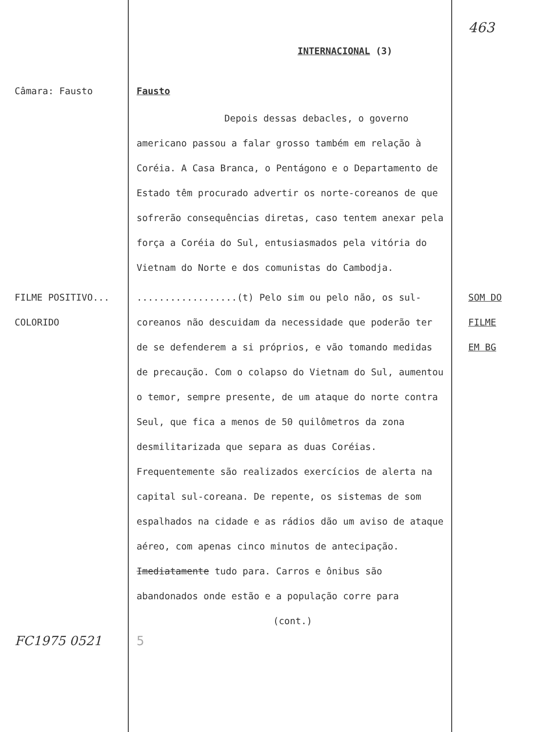463
INTERNACIONAL (3)
Câmara: Fausto Fausto
Depois dessas debacles, o governo
americano passou a falar grosso também em relação à Coréia. A Casa Branca, o Pentágono e o Departamento de Estado têm procurado advertir os norte-coreanos de que sofrerão consequências diretas, caso tentem anexar pela força a Coréia do Sul, entusiasmados pela vitória do Vietnam do Norte e dos comunistas do Cambodja.
FILME POSITIVO...
COLORIDO
..................(t) Pelo sim ou pelo não, os sul-coreanos não descuidam da necessidade que poderão ter de se defenderem a si próprios, e vão tomando medidas de precaução. Com o colapso do Vietnam do Sul, aumentou o temor, sempre presente, de um ataque do norte contra Seul, que fica a menos de 50 quilômetros da zona desmilitarizada que separa as duas Coréias. Frequentemente são realizados exercícios de alerta na capital sul-coreana. De repente, os sistemas de som espalhados na cidade e as rádios dão um aviso de ataque aéreo, com apenas cinco minutos de antecipação. Imediatamente tudo para. Carros e ônibus são abandonados onde estão e a população corre para
(cont.)
SOM DO
FILME
EM BG
FC1975 0521 5